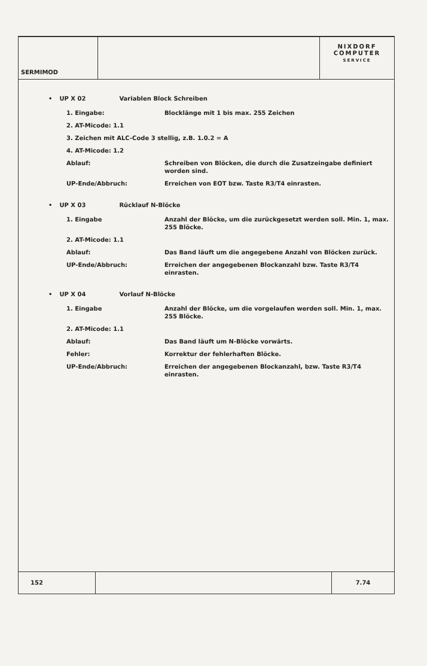SERMIMOD
NIXDORF
COMPUTER
SERVICE
• UP X 02 Variablen Block Schreiben
1. Eingabe: Blocklänge mit 1 bis max. 255 Zeichen
2. AT-Micode: 1.1
3. Zeichen mit ALC-Code 3 stellig, z.B. 1.0.2 = A
4. AT-Micode: 1.2
Ablauf: Schreiben von Blöcken, die durch die Zusatzeingabe definiert worden sind.
UP-Ende/Abbruch: Erreichen von EOT bzw. Taste R3/T4 einrasten.
• UP X 03 Rücklauf N-Blöcke
1. Eingabe Anzahl der Blöcke, um die zurückgesetzt werden soll. Min. 1, max. 255 Blöcke.
2. AT-Micode: 1.1
Ablauf: Das Band läuft um die angegebene Anzahl von Blöcken zurück.
UP-Ende/Abbruch: Erreichen der angegebenen Blockanzahl bzw. Taste R3/T4 einrasten.
• UP X 04 Vorlauf N-Blöcke
1. Eingabe Anzahl der Blöcke, um die vorgelaufen werden soll. Min. 1, max. 255 Blöcke.
2. AT-Micode: 1.1
Ablauf: Das Band läuft um N-Blöcke vorwärts.
Fehler: Korrektur der fehlerhaften Blöcke.
UP-Ende/Abbruch: Erreichen der angegebenen Blockanzahl, bzw. Taste R3/T4 einrasten.
152 7.74